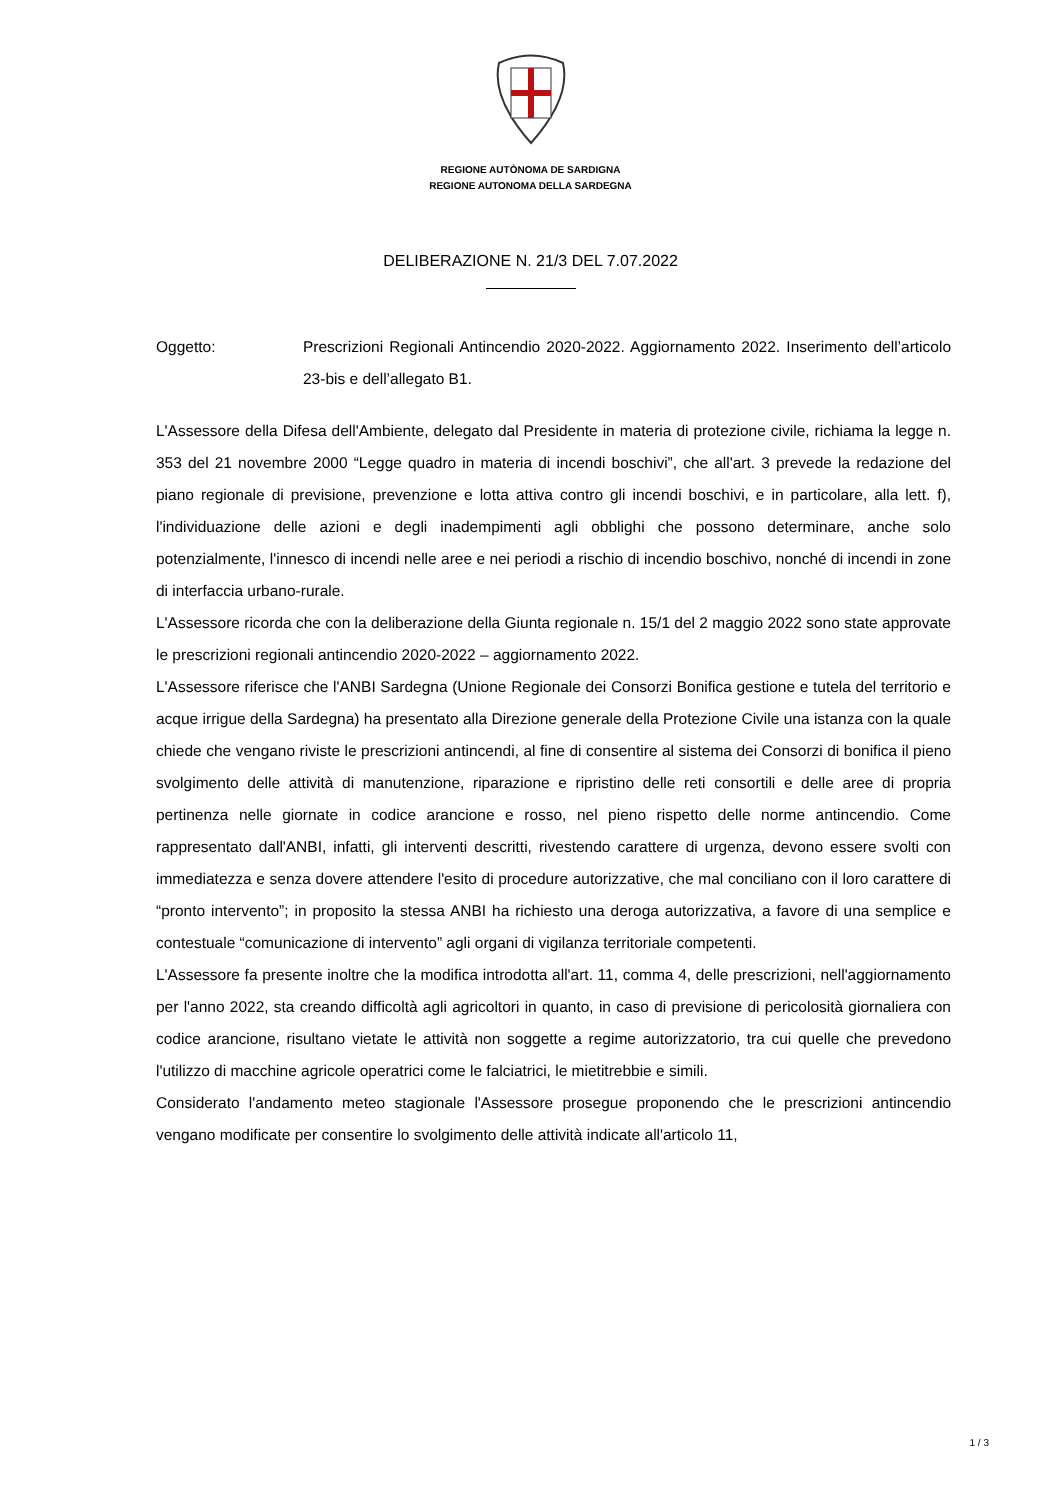REGIONE AUTÒNOMA DE SARDIGNA
REGIONE AUTONOMA DELLA SARDEGNA
DELIBERAZIONE N. 21/3 DEL 7.07.2022
Oggetto: Prescrizioni Regionali Antincendio 2020-2022. Aggiornamento 2022. Inserimento dell’articolo 23-bis e dell’allegato B1.
L'Assessore della Difesa dell'Ambiente, delegato dal Presidente in materia di protezione civile, richiama la legge n. 353 del 21 novembre 2000 “Legge quadro in materia di incendi boschivi”, che all'art. 3 prevede la redazione del piano regionale di previsione, prevenzione e lotta attiva contro gli incendi boschivi, e in particolare, alla lett. f), l'individuazione delle azioni e degli inadempimenti agli obblighi che possono determinare, anche solo potenzialmente, l'innesco di incendi nelle aree e nei periodi a rischio di incendio boschivo, nonché di incendi in zone di interfaccia urbano-rurale.
L'Assessore ricorda che con la deliberazione della Giunta regionale n. 15/1 del 2 maggio 2022 sono state approvate le prescrizioni regionali antincendio 2020-2022 – aggiornamento 2022.
L'Assessore riferisce che l'ANBI Sardegna (Unione Regionale dei Consorzi Bonifica gestione e tutela del territorio e acque irrigue della Sardegna) ha presentato alla Direzione generale della Protezione Civile una istanza con la quale chiede che vengano riviste le prescrizioni antincendi, al fine di consentire al sistema dei Consorzi di bonifica il pieno svolgimento delle attività di manutenzione, riparazione e ripristino delle reti consortili e delle aree di propria pertinenza nelle giornate in codice arancione e rosso, nel pieno rispetto delle norme antincendio. Come rappresentato dall'ANBI, infatti, gli interventi descritti, rivestendo carattere di urgenza, devono essere svolti con immediatezza e senza dovere attendere l'esito di procedure autorizzative, che mal conciliano con il loro carattere di “pronto intervento”; in proposito la stessa ANBI ha richiesto una deroga autorizzativa, a favore di una semplice e contestuale “comunicazione di intervento” agli organi di vigilanza territoriale competenti.
L'Assessore fa presente inoltre che la modifica introdotta all'art. 11, comma 4, delle prescrizioni, nell'aggiornamento per l'anno 2022, sta creando difficoltà agli agricoltori in quanto, in caso di previsione di pericolosità giornaliera con codice arancione, risultano vietate le attività non soggette a regime autorizzatorio, tra cui quelle che prevedono l'utilizzo di macchine agricole operatrici come le falciatrici, le mietitrebbie e simili.
Considerato l'andamento meteo stagionale l'Assessore prosegue proponendo che le prescrizioni antincendio vengano modificate per consentire lo svolgimento delle attività indicate all'articolo 11,
1 / 3